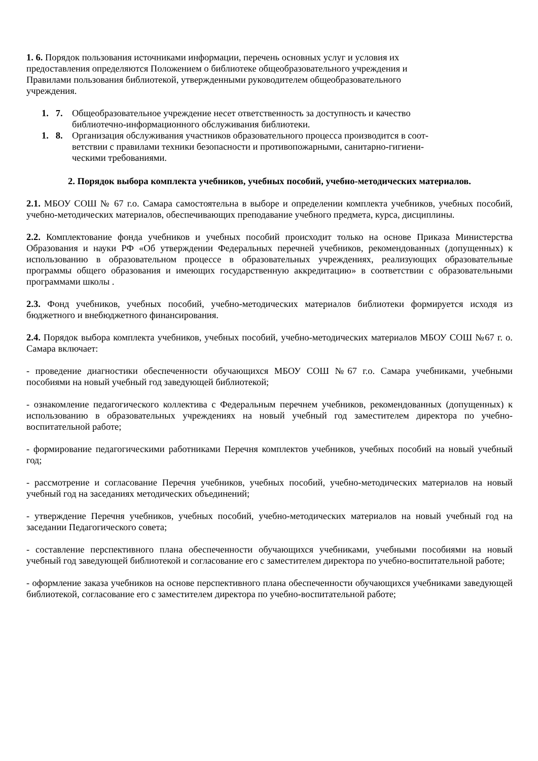1. 6. Порядок пользования источниками информации, перечень основных услуг и условия их
предоставления определяются Положением о библиотеке общеобразовательного учреждения и
Правилами пользования библиотекой, утвержденными руководителем общеобразовательного
учреждения.
1. 7. Общеобразовательное учреждение несет ответственность за доступность и качество
библиотечно-информационного обслуживания библиотеки.
1. 8. Организация обслуживания участников образовательного процесса производится в соот-
ветствии с правилами техники безопасности и противопожарными, санитарно-гигиени-
ческими требованиями.
2. Порядок выбора комплекта учебников, учебных пособий, учебно-методических материалов.
2.1. МБОУ СОШ № 67 г.о. Самара самостоятельна в выборе и определении комплекта учебников, учебных пособий, учебно-методических материалов, обеспечивающих преподавание учебного предмета, курса, дисциплины.
2.2. Комплектование фонда учебников и учебных пособий происходит только на основе Приказа Министерства Образования и науки РФ «Об утверждении Федеральных перечней учебников, рекомендованных (допущенных) к использованию в образовательном процессе в образовательных учреждениях, реализующих образовательные программы общего образования и имеющих государственную аккредитацию» в соответствии с образовательными программами школы .
2.3. Фонд учебников, учебных пособий, учебно-методических материалов библиотеки формируется исходя из бюджетного и внебюджетного финансирования.
2.4. Порядок выбора комплекта учебников, учебных пособий, учебно-методических материалов МБОУ СОШ №67 г. о. Самара включает:
- проведение диагностики обеспеченности обучающихся МБОУ СОШ №67 г.о. Самара учебниками, учебными пособиями на новый учебный год заведующей библиотекой;
- ознакомление педагогического коллектива с Федеральным перечнем учебников, рекомендованных (допущенных) к использованию в образовательных учреждениях на новый учебный год заместителем директора по учебно-воспитательной работе;
- формирование педагогическими работниками Перечня комплектов учебников, учебных пособий на новый учебный год;
- рассмотрение и согласование Перечня учебников, учебных пособий, учебно-методических материалов на новый учебный год на заседаниях методических объединений;
- утверждение Перечня учебников, учебных пособий, учебно-методических материалов на новый учебный год на заседании Педагогического совета;
- составление перспективного плана обеспеченности обучающихся учебниками, учебными пособиями на новый учебный год заведующей библиотекой и согласование его с заместителем директора по учебно-воспитательной работе;
- оформление заказа учебников на основе перспективного плана обеспеченности обучающихся учебниками заведующей библиотекой, согласование его с заместителем директора по учебно-воспитательной работе;